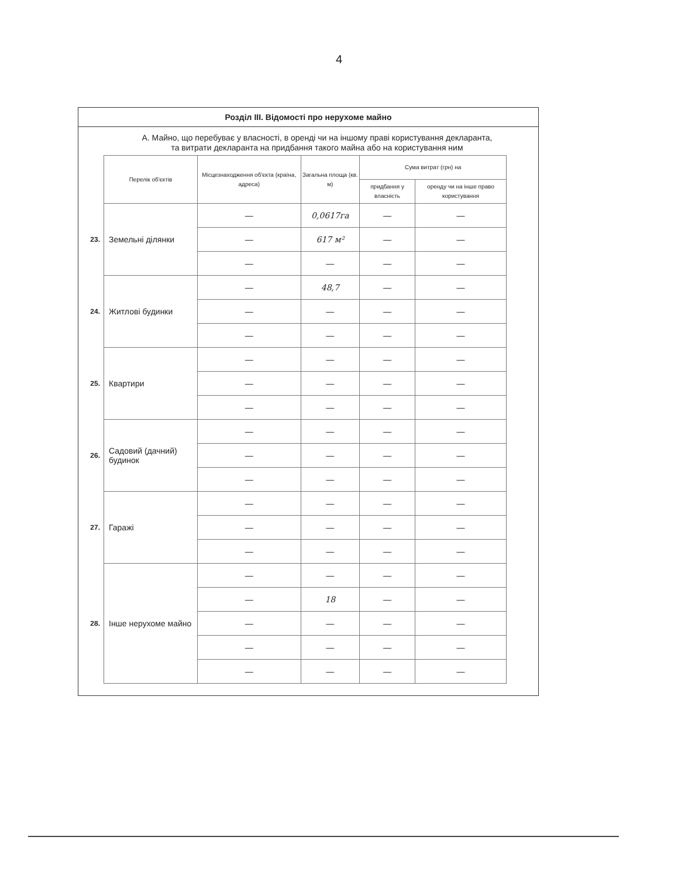4
Розділ III. Відомості про нерухоме майно
А. Майно, що перебуває у власності, в оренді чи на іншому праві користування декларанта,
та витрати декларанта на придбання такого майна або на користування ним
| | Перелік об'єктів | Місцезнаходження об'єкта (країна, адреса) | Загальна площа (кв. м) | Сума витрат (грн) на | |
| | | | | придбання у власність | оренду чи на інше право користування |
| 23. | Земельні ділянки | — | 0,0617га | — | — |
| | | — | 617 м² | — | — |
| | | — | — | — | — |
| 24. | Житлові будинки | — | 48,7 | — | — |
| | | — | — | — | — |
| | | — | — | — | — |
| 25. | Квартири | — | — | — | — |
| | | — | — | — | — |
| | | — | — | — | — |
| 26. | Садовий (дачний) будинок | — | — | — | — |
| | | — | — | — | — |
| | | — | — | — | — |
| 27. | Гаражі | — | — | — | — |
| | | — | — | — | — |
| | | — | — | — | — |
| 28. | Інше нерухоме майно | — | — | — | — |
| | | — | 18 | — | — |
| | | — | — | — | — |
| | | — | — | — | — |
| | | — | — | — | — |